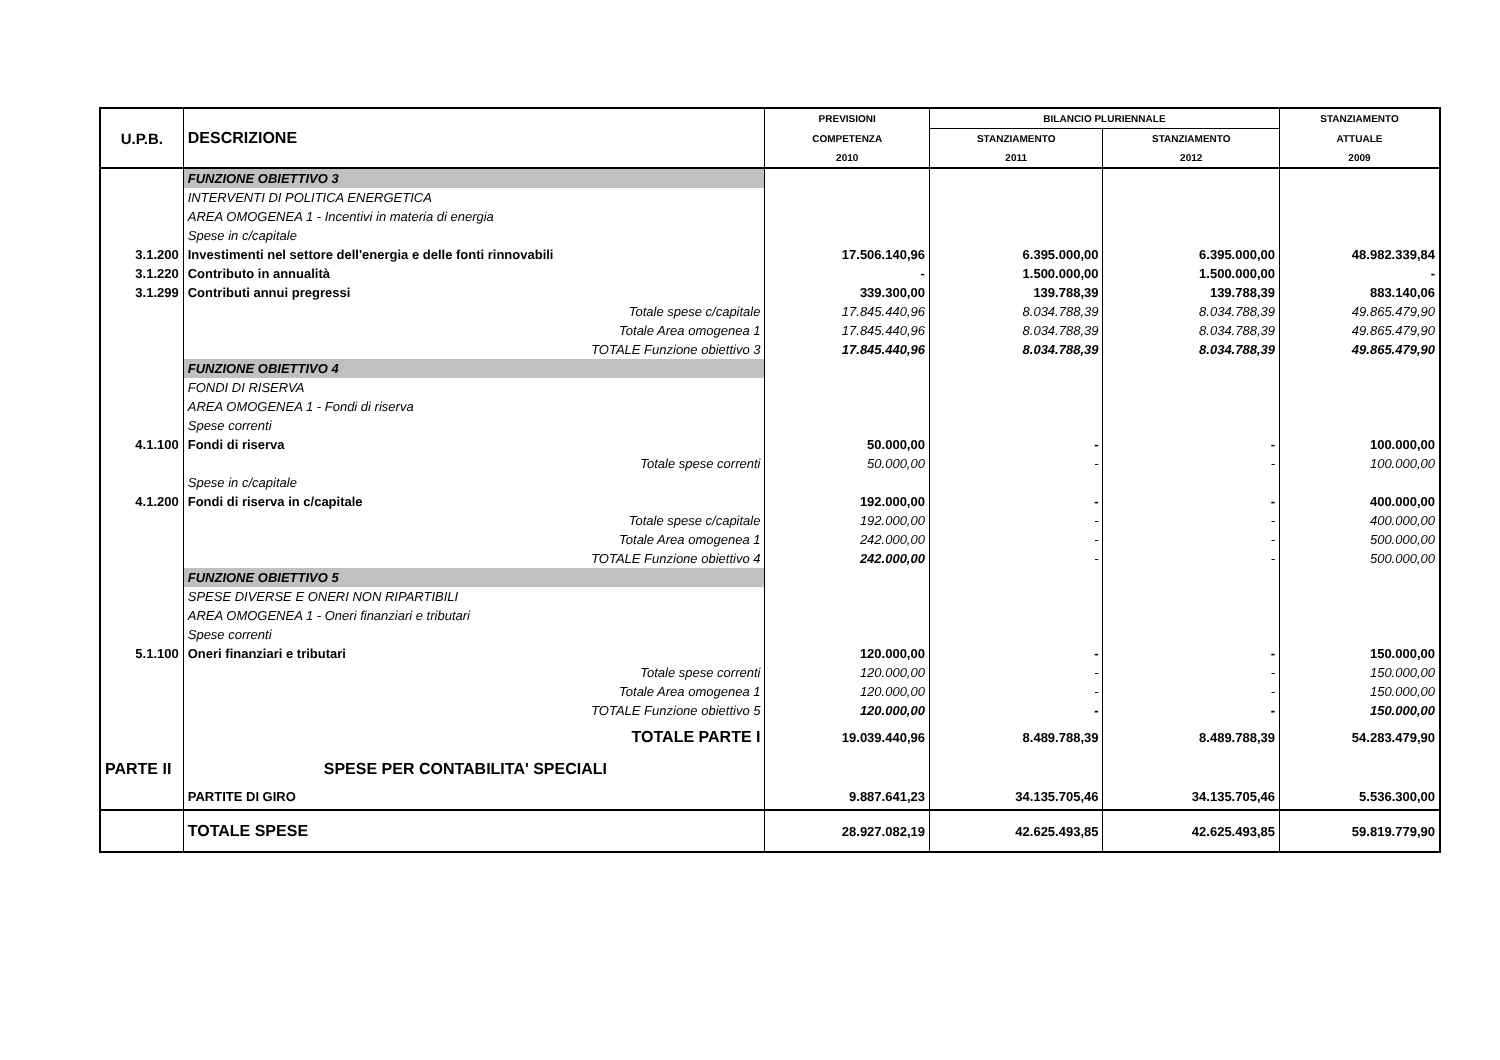| U.P.B. | DESCRIZIONE | PREVISIONI | BILANCIO PLURIENNALE | | STANZIAMENTO |
| --- | --- | --- | --- | --- | --- |
| | | COMPETENZA | STANZIAMENTO | STANZIAMENTO | ATTUALE |
| | | 2010 | 2011 | 2012 | 2009 |
| | FUNZIONE OBIETTIVO 3 | | | | |
| | INTERVENTI DI POLITICA ENERGETICA | | | | |
| | AREA OMOGENEA 1 - Incentivi in materia di energia | | | | |
| | Spese in c/capitale | | | | |
| 3.1.200 | Investimenti nel settore dell'energia e delle fonti rinnovabili | 17.506.140,96 | 6.395.000,00 | 6.395.000,00 | 48.982.339,84 |
| 3.1.220 | Contributo in annualità | - | 1.500.000,00 | 1.500.000,00 | - |
| 3.1.299 | Contributi annui pregressi | 339.300,00 | 139.788,39 | 139.788,39 | 883.140,06 |
| | Totale spese c/capitale | 17.845.440,96 | 8.034.788,39 | 8.034.788,39 | 49.865.479,90 |
| | Totale Area omogenea 1 | 17.845.440,96 | 8.034.788,39 | 8.034.788,39 | 49.865.479,90 |
| | TOTALE Funzione obiettivo 3 | 17.845.440,96 | 8.034.788,39 | 8.034.788,39 | 49.865.479,90 |
| | FUNZIONE OBIETTIVO 4 | | | | |
| | FONDI DI RISERVA | | | | |
| | AREA OMOGENEA 1 - Fondi di riserva | | | | |
| | Spese correnti | | | | |
| 4.1.100 | Fondi di riserva | 50.000,00 | - | - | 100.000,00 |
| | Totale spese correnti | 50.000,00 | - | - | 100.000,00 |
| | Spese in c/capitale | | | | |
| 4.1.200 | Fondi di riserva in c/capitale | 192.000,00 | - | - | 400.000,00 |
| | Totale spese c/capitale | 192.000,00 | - | - | 400.000,00 |
| | Totale Area omogenea 1 | 242.000,00 | - | - | 500.000,00 |
| | TOTALE Funzione obiettivo 4 | 242.000,00 | - | - | 500.000,00 |
| | FUNZIONE OBIETTIVO 5 | | | | |
| | SPESE DIVERSE E ONERI NON RIPARTIBILI | | | | |
| | AREA OMOGENEA 1 - Oneri finanziari e tributari | | | | |
| | Spese correnti | | | | |
| 5.1.100 | Oneri finanziari e tributari | 120.000,00 | - | - | 150.000,00 |
| | Totale spese correnti | 120.000,00 | - | - | 150.000,00 |
| | Totale Area omogenea 1 | 120.000,00 | - | - | 150.000,00 |
| | TOTALE Funzione obiettivo 5 | 120.000,00 | - | - | 150.000,00 |
| | TOTALE PARTE I | 19.039.440,96 | 8.489.788,39 | 8.489.788,39 | 54.283.479,90 |
| PARTE II | SPESE PER CONTABILITA' SPECIALI | | | | |
| | PARTITE DI GIRO | 9.887.641,23 | 34.135.705,46 | 34.135.705,46 | 5.536.300,00 |
| | TOTALE SPESE | 28.927.082,19 | 42.625.493,85 | 42.625.493,85 | 59.819.779,90 |